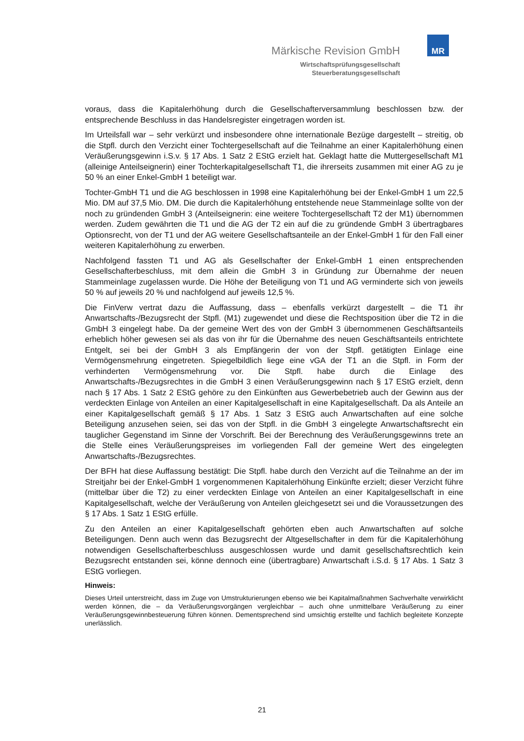MR
Märkische Revision GmbH
Wirtschaftsprüfungsgesellschaft
Steuerberatungsgesellschaft
voraus, dass die Kapitalerhöhung durch die Gesellschafterversammlung beschlossen bzw. der entsprechende Beschluss in das Handelsregister eingetragen worden ist.
Im Urteilsfall war – sehr verkürzt und insbesondere ohne internationale Bezüge dargestellt – streitig, ob die Stpfl. durch den Verzicht einer Tochtergesellschaft auf die Teilnahme an einer Kapitalerhöhung einen Veräußerungsgewinn i.S.v. § 17 Abs. 1 Satz 2 EStG erzielt hat. Geklagt hatte die Muttergesellschaft M1 (alleinige Anteilseignerin) einer Tochterkapitalgesellschaft T1, die ihrerseits zusammen mit einer AG zu je 50 % an einer Enkel-GmbH 1 beteiligt war.
Tochter-GmbH T1 und die AG beschlossen in 1998 eine Kapitalerhöhung bei der Enkel-GmbH 1 um 22,5 Mio. DM auf 37,5 Mio. DM. Die durch die Kapitalerhöhung entstehende neue Stammeinlage sollte von der noch zu gründenden GmbH 3 (Anteilseignerin: eine weitere Tochtergesellschaft T2 der M1) übernommen werden. Zudem gewährten die T1 und die AG der T2 ein auf die zu gründende GmbH 3 übertragbares Optionsrecht, von der T1 und der AG weitere Gesellschaftsanteile an der Enkel-GmbH 1 für den Fall einer weiteren Kapitalerhöhung zu erwerben.
Nachfolgend fassten T1 und AG als Gesellschafter der Enkel-GmbH 1 einen entsprechenden Gesellschafterbeschluss, mit dem allein die GmbH 3 in Gründung zur Übernahme der neuen Stammeinlage zugelassen wurde. Die Höhe der Beteiligung von T1 und AG verminderte sich von jeweils 50 % auf jeweils 20 % und nachfolgend auf jeweils 12,5 %.
Die FinVerw vertrat dazu die Auffassung, dass – ebenfalls verkürzt dargestellt – die T1 ihr Anwartschafts-/Bezugsrecht der Stpfl. (M1) zugewendet und diese die Rechtsposition über die T2 in die GmbH 3 eingelegt habe. Da der gemeine Wert des von der GmbH 3 übernommenen Geschäftsanteils erheblich höher gewesen sei als das von ihr für die Übernahme des neuen Geschäftsanteils entrichtete Entgelt, sei bei der GmbH 3 als Empfängerin der von der Stpfl. getätigten Einlage eine Vermögensmehrung eingetreten. Spiegelbildlich liege eine vGA der T1 an die Stpfl. in Form der verhinderten Vermögensmehrung vor. Die Stpfl. habe durch die Einlage des Anwartschafts-/Bezugsrechtes in die GmbH 3 einen Veräußerungsgewinn nach § 17 EStG erzielt, denn nach § 17 Abs. 1 Satz 2 EStG gehöre zu den Einkünften aus Gewerbebetrieb auch der Gewinn aus der verdeckten Einlage von Anteilen an einer Kapitalgesellschaft in eine Kapitalgesellschaft. Da als Anteile an einer Kapitalgesellschaft gemäß § 17 Abs. 1 Satz 3 EStG auch Anwartschaften auf eine solche Beteiligung anzusehen seien, sei das von der Stpfl. in die GmbH 3 eingelegte Anwartschaftsrecht ein tauglicher Gegenstand im Sinne der Vorschrift. Bei der Berechnung des Veräußerungsgewinns trete an die Stelle eines Veräußerungspreises im vorliegenden Fall der gemeine Wert des eingelegten Anwartschafts-/Bezugsrechtes.
Der BFH hat diese Auffassung bestätigt: Die Stpfl. habe durch den Verzicht auf die Teilnahme an der im Streitjahr bei der Enkel-GmbH 1 vorgenommenen Kapitalerhöhung Einkünfte erzielt; dieser Verzicht führe (mittelbar über die T2) zu einer verdeckten Einlage von Anteilen an einer Kapitalgesellschaft in eine Kapitalgesellschaft, welche der Veräußerung von Anteilen gleichgesetzt sei und die Voraussetzungen des § 17 Abs. 1 Satz 1 EStG erfülle.
Zu den Anteilen an einer Kapitalgesellschaft gehörten eben auch Anwartschaften auf solche Beteiligungen. Denn auch wenn das Bezugsrecht der Altgesellschafter in dem für die Kapitalerhöhung notwendigen Gesellschafterbeschluss ausgeschlossen wurde und damit gesellschaftsrechtlich kein Bezugsrecht entstanden sei, könne dennoch eine (übertragbare) Anwartschaft i.S.d. § 17 Abs. 1 Satz 3 EStG vorliegen.
Hinweis:
Dieses Urteil unterstreicht, dass im Zuge von Umstrukturierungen ebenso wie bei Kapitalmaßnahmen Sachverhalte verwirklicht werden können, die – da Veräußerungsvorgängen vergleichbar – auch ohne unmittelbare Veräußerung zu einer Veräußerungsgewinnbesteuerung führen können. Dementsprechend sind umsichtig erstellte und fachlich begleitete Konzepte unerlässlich.
21